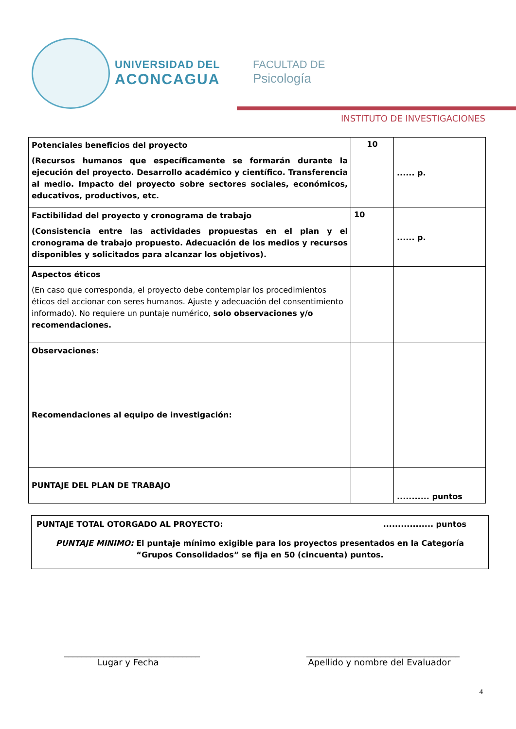UNIVERSIDAD DEL
ACONCAGUA
FACULTAD DE
Psicología
INSTITUTO DE INVESTIGACIONES
| Potenciales beneficios del proyecto (Recursos humanos que específicamente se formarán durante la ejecución del proyecto. Desarrollo académico y científico. Transferencia al medio. Impacto del proyecto sobre sectores sociales, económicos, educativos, productivos, etc. | 10 | ...... p. |
| Factibilidad del proyecto y cronograma de trabajo (Consistencia entre las actividades propuestas en el plan y el cronograma de trabajo propuesto. Adecuación de los medios y recursos disponibles y solicitados para alcanzar los objetivos). | 10 | ...... p. |
| Aspectos éticos (En caso que corresponda, el proyecto debe contemplar los procedimientos éticos del accionar con seres humanos. Ajuste y adecuación del consentimiento informado). No requiere un puntaje numérico, solo observaciones y/o recomendaciones. | | |
| Observaciones: Recomendaciones al equipo de investigación: | | |
| PUNTAJE DEL PLAN DE TRABAJO | | ........... puntos |
PUNTAJE TOTAL OTORGADO AL PROYECTO:................. puntos
PUNTAJE MINIMO: El puntaje mínimo exigible para los proyectos presentados en la Categoría “Grupos Consolidados” se fija en 50 (cincuenta) puntos.
_______________________________
Lugar y Fecha
___________________________________
Apellido y nombre del Evaluador
4